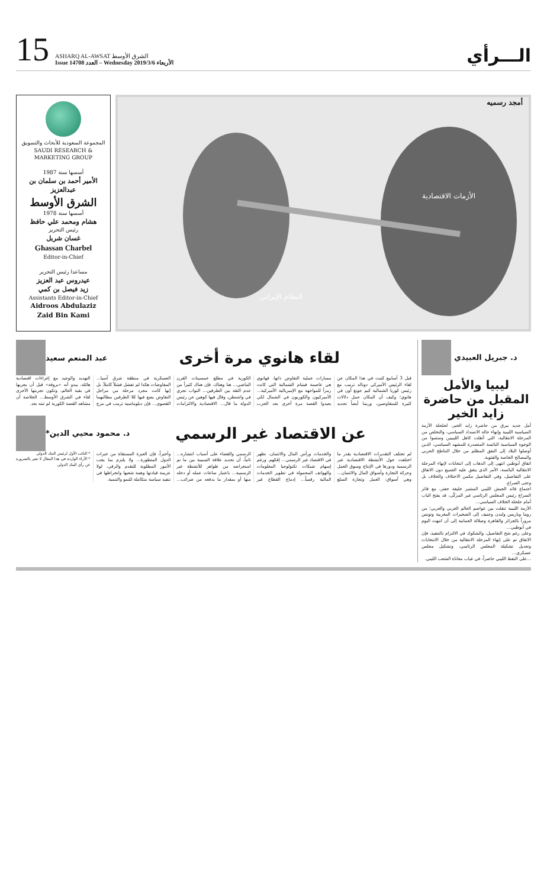15
ASHARQ AL-AWSAT الشرق الأوسط
Issue 14708 العدد – Wednesday 2019/3/6 الأربعاء
الـــرأي
المجموعة السعودية للأبحاث والتسويق
SAUDI RESEARCH & MARKETING GROUP
أسسها سنة 1987
الأمير أحمد بن سلمان بن عبدالعزيز
الشرق الأوسط
أسسها سنة 1978
هشام ومحمد علي حافظ
رئيس التحرير
غسان شربل
Ghassan Charbel
Editor-in-Chief
مساعدا رئيس التحرير
عيدروس عبد العزيز
زيد فيصل بن كمي
Assistants Editor-in-Chief
Aidroos Abdulaziz
Zaid Bin Kami
أمجد رسميه
الأزمات الاقتصادية
النظام الإيراني
د. جبريل العبيدي
ليبيا والأمل المقبل من حاضرة زايد الخير
أمل جديد يبرق من حاضرة زايد الخير، لحلحلة الأزمة السياسية الليبية وإنهاء حالة الانسداد السياسي، والتخلص من المرحلة الانتقالية، التي أثقلت كاهل الليبيين وسئموا من الوجوه السياسية البائسة المتصدرة للمشهد السياسي، الذين أوصلوا البلاد إلى النفق المظلم من خلال التناطح الحزبي والمصالح الخاصة والفئوية.
اتفاق أبوظبي انتهى إلى الذهاب إلى انتخابات لإنهاء المرحلة الانتقالية البائسة، الأمر الذي يتفق عليه الجميع دون الاتفاق على التفاصيل، وفي التفاصيل مكمن الاختلاف والخلاف بل وحتى الصراع.
اجتماع قائد الجيش الليبي المشير خليفة حفتر، مع فائز السراج رئيس المجلس الرئاسي غير المزكّى، قد يفتح الباب أمام حلحلة الخلاف السياسي...
الأزمة الليبية تنقلت بين عواصم العالم الغربي والعربي؛ من روما وباريس ولندن وجنيف إلى الصخيرات المغربية وتونس مروراً بالجزائر والقاهرة وصلالة العمانية إلى أن انتهت اليوم في أبوظبي...
وعلى رغم شح التفاصيل، والشكوك في الالتزام بالتنفيذ، فإن الاتفاق تم على إنهاء المرحلة الانتقالية من خلال الانتخابات وتعديل تشكيلة المجلس الرئاسي، وتشكيل مجلس عسكري...
...على النفط الليبي حاضراً، في غياب معاناة الشعب الليبي.
لقاء هانوي مرة أخرى
عبد المنعم سعيد
قبل 3 أسابيع كتبت في هذا المكان عن لقاء الرئيس الأميركي دونالد ترمب مع رئيس كوريا الشمالية كيم جونغ أون في هانوي؛ وكيف أن المكان حمل دلالات كثيرة للمتفاوضين، وربما أيضاً تحديد مسارات عملية التفاوض ذاتها. فهانوي هي عاصمة فيتنام الشمالية التي كانت رمزاً للمواجهة مع الإمبريالية الأميركية... الأميركيون والكوريون في الشمال لكي يعيدوا القصة مرة أخرى بعد الحرب الكورية في مطلع خمسينات القرن الماضي... هنا وهناك، فإن هناك كثيراً من عدم الثقة بين الطرفين... النواب تجري في واشنطن، وقال فيها كوهين عن رئيس الدولة ما قال... الاقتصادية والالتزامات العسكرية في منطقة شرق آسيا... المفاوضات هكذا لم تفشل فشلاً كاملاً، بل إنها كانت مجرد مرحلة من مراحل التفاوض يضع فيها كلا الطرفين مطالبهما القصوى... فإن دبلوماسية ترمب في مزج التهديد والوعيد مع إغراءات اقتصادية هائلة، يبدو أنه «بروفة» قبل أن يجريها في بقية العالم، وتكون تجربتها الأخرى لقاء في الشرق الأوسط... الخلاصة أن مشاهد القصة الكورية لم تنته بعد.
عن الاقتصاد غير الرسمي
د. محمود محيي الدين*
لم تختلف التقديرات الاقتصادية بقدر ما اختلفت حول الأنشطة الاقتصادية غير الرسمية ودورها في الإنتاج وسوق العمل وحركة التجارة وأسواق المال والائتمان... وهي أسواق: العمل وتجارة السلع والخدمات ورأس المال والائتمان، تظهر في الاقتصاد غير الرسمي... إفكهم. ورغم إسهام شبكات تكنولوجيا المعلومات والهواتف المحمولة في تطوير الخدمات المالية رقمياً... إدماج القطاع غير الرسمي والقضاء على أسباب انتشاره... ثانياً، أن تحديد علاقة السببية بين ما تم استعراضه من ظواهر للأنشطة غير الرسمية... باعتبار ساعات عمله أو دخله منها أو بمقدار ما يدفعه من ضرائب... وأخيراً، فإن العبرة المستقاة من خبرات الدول المتطورة... ولا يلتزم بما يجب الأمور المطلوبة للتقدم والرقي، لولا عزيمة قيادتها وهمة شعبها وانخراطها في تنفيذ سياسة متكاملة للنمو والتنمية.
* النائب الأول لرئيس البنك الدولي
* الآراء الواردة في هذا المقال لا تعبر بالضرورة عن رأي البنك الدولي